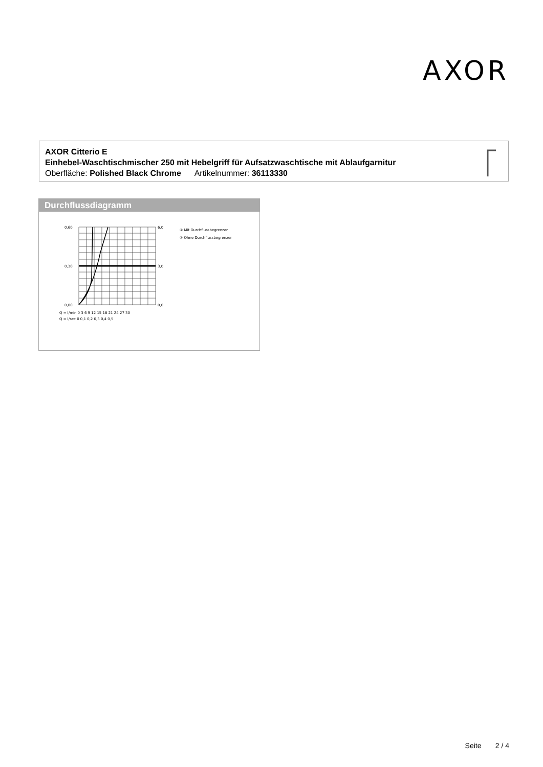AXOR
AXOR Citterio E
Einhebel-Waschtischmischer 250 mit Hebelgriff für Aufsatzwaschtische mit Ablaufgarnitur
Oberfläche: Polished Black Chrome Artikelnummer: 36113330
Durchflussdiagramm
0,60
0,30
0,00
6,0
3,0
0,0
Q = l/min 0 3 6 9 12 15 18 21 24 27 30
Q = l/sec 0 0,1 0,2 0,3 0,4 0,5
① Mit Durchflussbegrenzer
② Ohne Durchflussbegrenzer
Seite 2 / 4